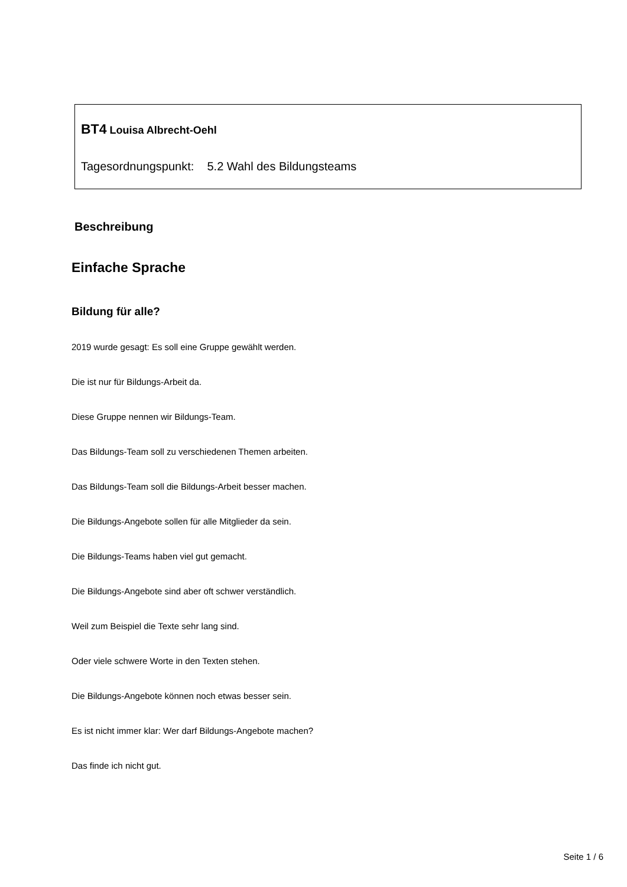BT4 Louisa Albrecht-Oehl
Tagesordnungspunkt: 5.2 Wahl des Bildungsteams
Beschreibung
Einfache Sprache
Bildung für alle?
2019 wurde gesagt: Es soll eine Gruppe gewählt werden.
Die ist nur für Bildungs-Arbeit da.
Diese Gruppe nennen wir Bildungs-Team.
Das Bildungs-Team soll zu verschiedenen Themen arbeiten.
Das Bildungs-Team soll die Bildungs-Arbeit besser machen.
Die Bildungs-Angebote sollen für alle Mitglieder da sein.
Die Bildungs-Teams haben viel gut gemacht.
Die Bildungs-Angebote sind aber oft schwer verständlich.
Weil zum Beispiel die Texte sehr lang sind.
Oder viele schwere Worte in den Texten stehen.
Die Bildungs-Angebote können noch etwas besser sein.
Es ist nicht immer klar: Wer darf Bildungs-Angebote machen?
Das finde ich nicht gut.
Seite 1 / 6